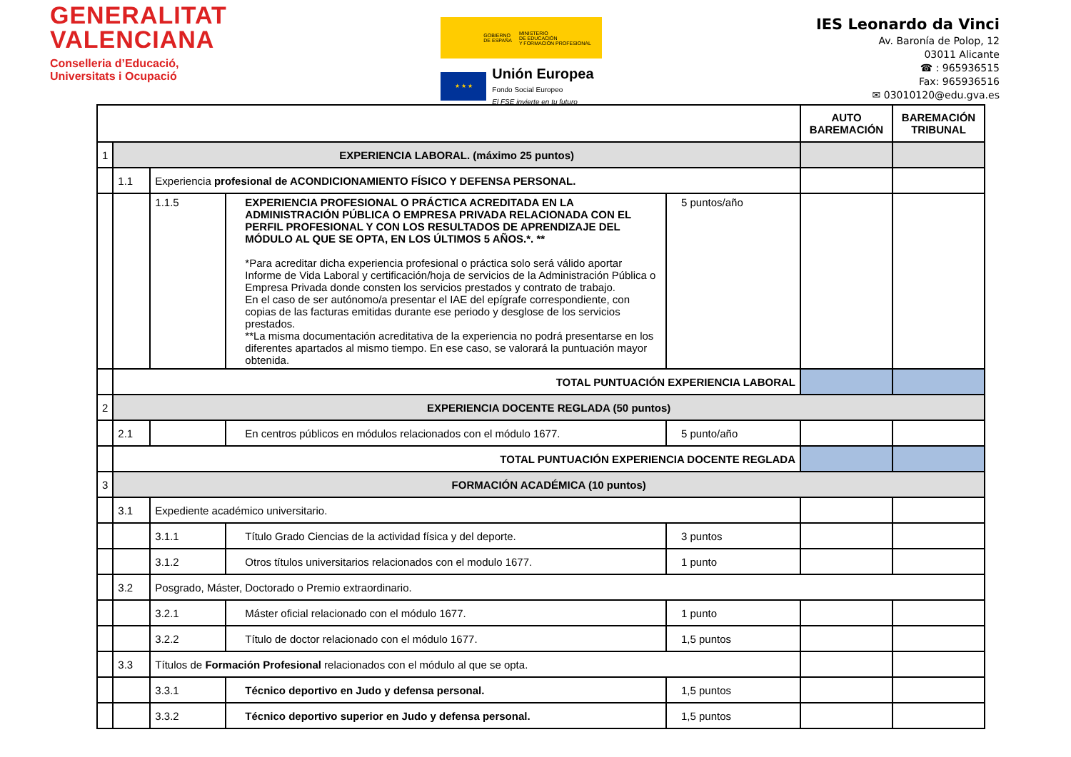GENERALITAT
VALENCIANA
Conselleria d’Educació,
Universitats i Ocupació
GOBIERNO
DE ESPAÑA MINISTERIO
DE EDUCACIÓN
Y FORMACIÓN PROFESIONAL
★ ★ ★
Unión Europea
Fondo Social Europeo
El FSE invierte en tu futuro
IES Leonardo da Vinci
Av. Baronía de Polop, 12
03011 Alicante
☎ : 965936515
Fax: 965936516
✉ 03010120@edu.gva.es
| | | | | | AUTO BAREMACIÓN | BAREMACIÓN TRIBUNAL |
| 1 | EXPERIENCIA LABORAL. (máximo 25 puntos) | | | | | |
| | 1.1 | Experiencia profesional de ACONDICIONAMIENTO FÍSICO Y DEFENSA PERSONAL. | | | | |
| | | 1.1.5 | EXPERIENCIA PROFESIONAL O PRÁCTICA ACREDITADA EN LA ADMINISTRACIÓN PÚBLICA O EMPRESA PRIVADA RELACIONADA CON EL PERFIL PROFESIONAL Y CON LOS RESULTADOS DE APRENDIZAJE DEL MÓDULO AL QUE SE OPTA, EN LOS ÚLTIMOS 5 AÑOS.*. ** *Para acreditar dicha experiencia profesional o práctica solo será válido aportar Informe de Vida Laboral y certificación/hoja de servicios de la Administración Pública o Empresa Privada donde consten los servicios prestados y contrato de trabajo. En el caso de ser autónomo/a presentar el IAE del epígrafe correspondiente, con copias de las facturas emitidas durante ese periodo y desglose de los servicios prestados. **La misma documentación acreditativa de la experiencia no podrá presentarse en los diferentes apartados al mismo tiempo. En ese caso, se valorará la puntuación mayor obtenida. | 5 puntos/año | | |
| | TOTAL PUNTUACIÓN EXPERIENCIA LABORAL | | | | | |
| 2 | EXPERIENCIA DOCENTE REGLADA (50 puntos) | | | | | |
| | 2.1 | | En centros públicos en módulos relacionados con el módulo 1677. | 5 punto/año | | |
| | TOTAL PUNTUACIÓN EXPERIENCIA DOCENTE REGLADA | | | | | |
| 3 | FORMACIÓN ACADÉMICA (10 puntos) | | | | | |
| | 3.1 | Expediente académico universitario. | | | | |
| | | 3.1.1 | Título Grado Ciencias de la actividad física y del deporte. | 3 puntos | | |
| | | 3.1.2 | Otros títulos universitarios relacionados con el modulo 1677. | 1 punto | | |
| | 3.2 | Posgrado, Máster, Doctorado o Premio extraordinario. | | | | |
| | | 3.2.1 | Máster oficial relacionado con el módulo 1677. | 1 punto | | |
| | | 3.2.2 | Título de doctor relacionado con el módulo 1677. | 1,5 puntos | | |
| | 3.3 | Títulos de Formación Profesional relacionados con el módulo al que se opta. | | | | |
| | | 3.3.1 | Técnico deportivo en Judo y defensa personal. | 1,5 puntos | | |
| | | 3.3.2 | Técnico deportivo superior en Judo y defensa personal. | 1,5 puntos | | |